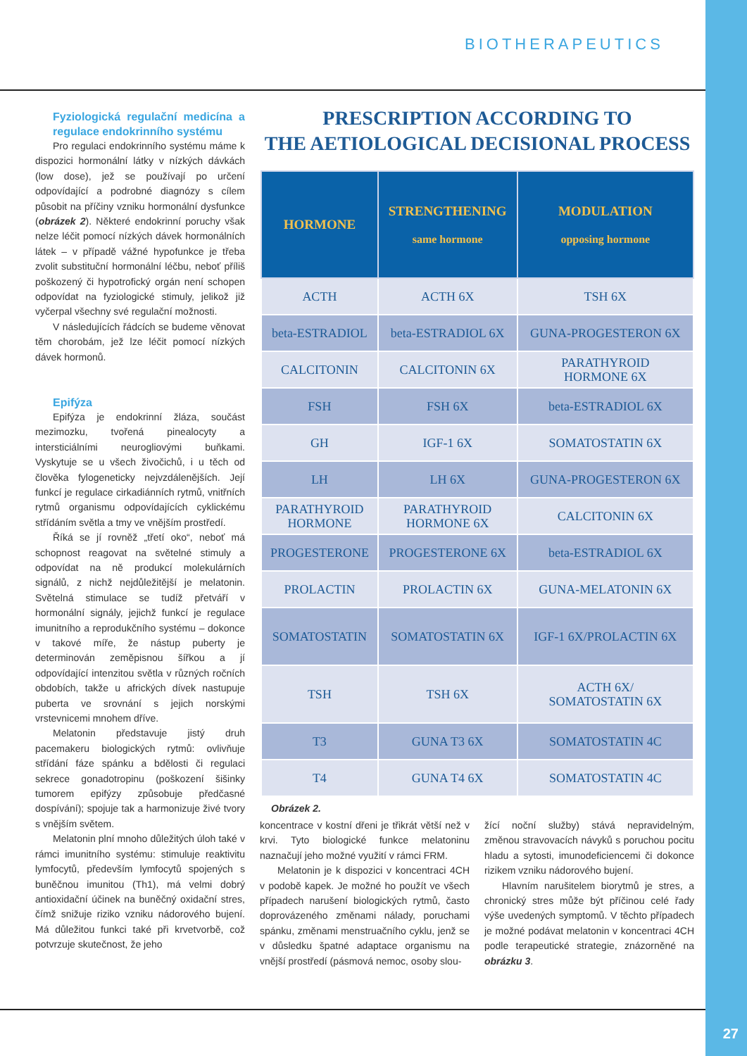BIOTHERAPEUTICS
Fyziologická regulační medicína a regulace endokrinního systému
Pro regulaci endokrinního systému máme k dispozici hormonální látky v nízkých dávkách (low dose), jež se používají po určení odpovídající a podrobné diagnózy s cílem působit na příčiny vzniku hormonální dysfunkce (obrázek 2). Některé endokrinní poruchy však nelze léčit pomocí nízkých dávek hormonálních látek – v případě vážné hypofunkce je třeba zvolit substituční hormonální léčbu, neboť příliš poškozený či hypotrofický orgán není schopen odpovídat na fyziologické stimuly, jelikož již vyčerpal všechny své regulační možnosti.
V následujících řádcích se budeme věnovat těm chorobám, jež lze léčit pomocí nízkých dávek hormonů.
Epifýza
Epifýza je endokrinní žláza, součást mezimozku, tvořená pinealocyty a intersticiálními neurogliovými buňkami. Vyskytuje se u všech živočichů, i u těch od člověka fylogeneticky nejvzdálenějších. Její funkcí je regulace cirkadiánních rytmů, vnitřních rytmů organismu odpovídajících cyklickému střídáním světla a tmy ve vnějším prostředí.
Říká se jí rovněž „třetí oko“, neboť má schopnost reagovat na světelné stimuly a odpovídat na ně produkcí molekulárních signálů, z nichž nejdůležitější je melatonin. Světelná stimulace se tudíž přetváří v hormonální signály, jejichž funkcí je regulace imunitního a reprodukčního systému – dokonce v takové míře, že nástup puberty je determinován zeměpisnou šířkou a jí odpovídající intenzitou světla v různých ročních obdobích, takže u afrických dívek nastupuje puberta ve srovnání s jejich norskými vrstevnicemi mnohem dříve.
Melatonin představuje jistý druh pacemakeru biologických rytmů: ovlivňuje střídání fáze spánku a bdělosti či regulaci sekrece gonadotropinu (poškození šišinky tumorem epifýzy způsobuje předčasné dospívání); spojuje tak a harmonizuje živé tvory s vnějším světem.
Melatonin plní mnoho důležitých úloh také v rámci imunitního systému: stimuluje reaktivitu lymfocytů, především lymfocytů spojených s buněčnou imunitou (Th1), má velmi dobrý antioxidační účinek na buněčný oxidační stres, čímž snižuje riziko vzniku nádorového bujení. Má důležitou funkci také při krvetvorbě, což potvrzuje skutečnost, že jeho
PRESCRIPTION ACCORDING TO
THE AETIOLOGICAL DECISIONAL PROCESS
| HORMONE | STRENGTHENING same hormone | MODULATION opposing hormone |
| --- | --- | --- |
| ACTH | ACTH 6X | TSH 6X |
| beta-ESTRADIOL | beta-ESTRADIOL 6X | GUNA-PROGESTERON 6X |
| CALCITONIN | CALCITONIN 6X | PARATHYROID HORMONE 6X |
| FSH | FSH 6X | beta-ESTRADIOL 6X |
| GH | IGF-1 6X | SOMATOSTATIN 6X |
| LH | LH 6X | GUNA-PROGESTERON 6X |
| PARATHYROID HORMONE | PARATHYROID HORMONE 6X | CALCITONIN 6X |
| PROGESTERONE | PROGESTERONE 6X | beta-ESTRADIOL 6X |
| PROLACTIN | PROLACTIN 6X | GUNA-MELATONIN 6X |
| SOMATOSTATIN | SOMATOSTATIN 6X | IGF-1 6X/PROLACTIN 6X |
| TSH | TSH 6X | ACTH 6X/ SOMATOSTATIN 6X |
| T3 | GUNA T3 6X | SOMATOSTATIN 4C |
| T4 | GUNA T4 6X | SOMATOSTATIN 4C |
Obrázek 2.
koncentrace v kostní dřeni je třikrát větší než v krvi. Tyto biologické funkce melatoninu naznačují jeho možné využití v rámci FRM.
Melatonin je k dispozici v koncentraci 4CH v podobě kapek. Je možné ho použít ve všech případech narušení biologických rytmů, často doprovázeného změnami nálady, poruchami spánku, změnami menstruačního cyklu, jenž se v důsledku špatné adaptace organismu na vnější prostředí (pásmová nemoc, osoby slou-
žící noční služby) stává nepravidelným, změnou stravovacích návyků s poruchou pocitu hladu a sytosti, imunodeficiencemi či dokonce rizikem vzniku nádorového bujení.
Hlavním narušitelem biorytmů je stres, a chronický stres může být příčinou celé řady výše uvedených symptomů. V těchto případech je možné podávat melatonin v koncentraci 4CH podle terapeutické strategie, znázorněné na obrázku 3.
27